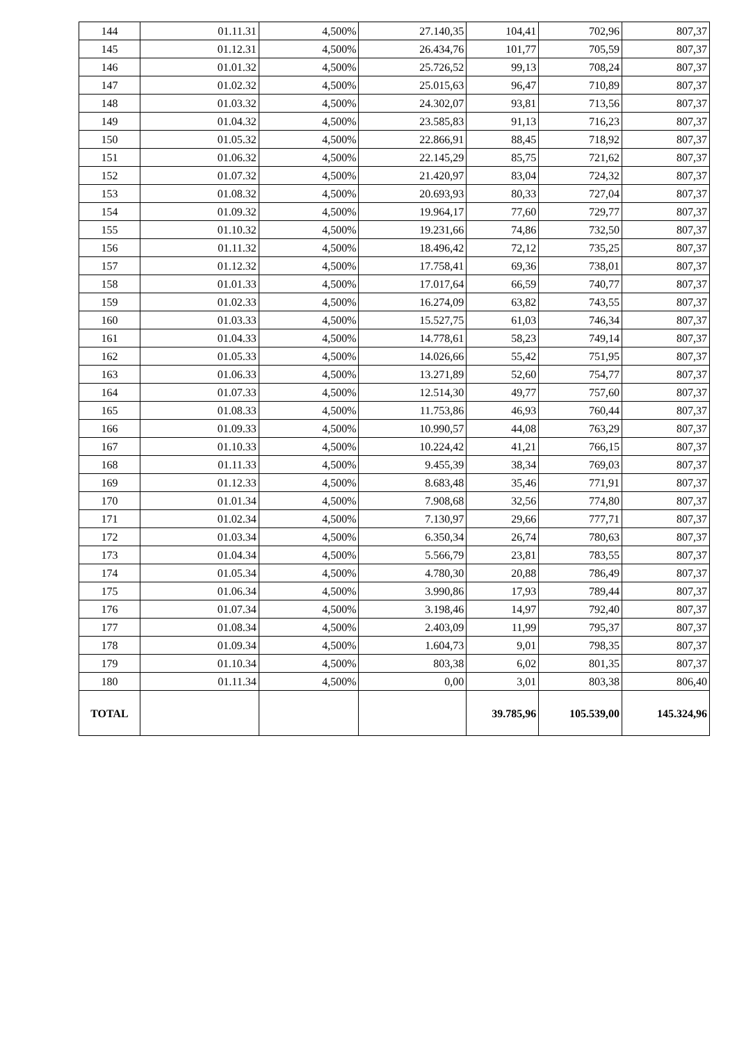| 144 | 01.11.31 | 4,500% | 27.140,35 | 104,41 | 702,96 | 807,37 |
| 145 | 01.12.31 | 4,500% | 26.434,76 | 101,77 | 705,59 | 807,37 |
| 146 | 01.01.32 | 4,500% | 25.726,52 | 99,13 | 708,24 | 807,37 |
| 147 | 01.02.32 | 4,500% | 25.015,63 | 96,47 | 710,89 | 807,37 |
| 148 | 01.03.32 | 4,500% | 24.302,07 | 93,81 | 713,56 | 807,37 |
| 149 | 01.04.32 | 4,500% | 23.585,83 | 91,13 | 716,23 | 807,37 |
| 150 | 01.05.32 | 4,500% | 22.866,91 | 88,45 | 718,92 | 807,37 |
| 151 | 01.06.32 | 4,500% | 22.145,29 | 85,75 | 721,62 | 807,37 |
| 152 | 01.07.32 | 4,500% | 21.420,97 | 83,04 | 724,32 | 807,37 |
| 153 | 01.08.32 | 4,500% | 20.693,93 | 80,33 | 727,04 | 807,37 |
| 154 | 01.09.32 | 4,500% | 19.964,17 | 77,60 | 729,77 | 807,37 |
| 155 | 01.10.32 | 4,500% | 19.231,66 | 74,86 | 732,50 | 807,37 |
| 156 | 01.11.32 | 4,500% | 18.496,42 | 72,12 | 735,25 | 807,37 |
| 157 | 01.12.32 | 4,500% | 17.758,41 | 69,36 | 738,01 | 807,37 |
| 158 | 01.01.33 | 4,500% | 17.017,64 | 66,59 | 740,77 | 807,37 |
| 159 | 01.02.33 | 4,500% | 16.274,09 | 63,82 | 743,55 | 807,37 |
| 160 | 01.03.33 | 4,500% | 15.527,75 | 61,03 | 746,34 | 807,37 |
| 161 | 01.04.33 | 4,500% | 14.778,61 | 58,23 | 749,14 | 807,37 |
| 162 | 01.05.33 | 4,500% | 14.026,66 | 55,42 | 751,95 | 807,37 |
| 163 | 01.06.33 | 4,500% | 13.271,89 | 52,60 | 754,77 | 807,37 |
| 164 | 01.07.33 | 4,500% | 12.514,30 | 49,77 | 757,60 | 807,37 |
| 165 | 01.08.33 | 4,500% | 11.753,86 | 46,93 | 760,44 | 807,37 |
| 166 | 01.09.33 | 4,500% | 10.990,57 | 44,08 | 763,29 | 807,37 |
| 167 | 01.10.33 | 4,500% | 10.224,42 | 41,21 | 766,15 | 807,37 |
| 168 | 01.11.33 | 4,500% | 9.455,39 | 38,34 | 769,03 | 807,37 |
| 169 | 01.12.33 | 4,500% | 8.683,48 | 35,46 | 771,91 | 807,37 |
| 170 | 01.01.34 | 4,500% | 7.908,68 | 32,56 | 774,80 | 807,37 |
| 171 | 01.02.34 | 4,500% | 7.130,97 | 29,66 | 777,71 | 807,37 |
| 172 | 01.03.34 | 4,500% | 6.350,34 | 26,74 | 780,63 | 807,37 |
| 173 | 01.04.34 | 4,500% | 5.566,79 | 23,81 | 783,55 | 807,37 |
| 174 | 01.05.34 | 4,500% | 4.780,30 | 20,88 | 786,49 | 807,37 |
| 175 | 01.06.34 | 4,500% | 3.990,86 | 17,93 | 789,44 | 807,37 |
| 176 | 01.07.34 | 4,500% | 3.198,46 | 14,97 | 792,40 | 807,37 |
| 177 | 01.08.34 | 4,500% | 2.403,09 | 11,99 | 795,37 | 807,37 |
| 178 | 01.09.34 | 4,500% | 1.604,73 | 9,01 | 798,35 | 807,37 |
| 179 | 01.10.34 | 4,500% | 803,38 | 6,02 | 801,35 | 807,37 |
| 180 | 01.11.34 | 4,500% | 0,00 | 3,01 | 803,38 | 806,40 |
| TOTAL | | | | 39.785,96 | 105.539,00 | 145.324,96 |